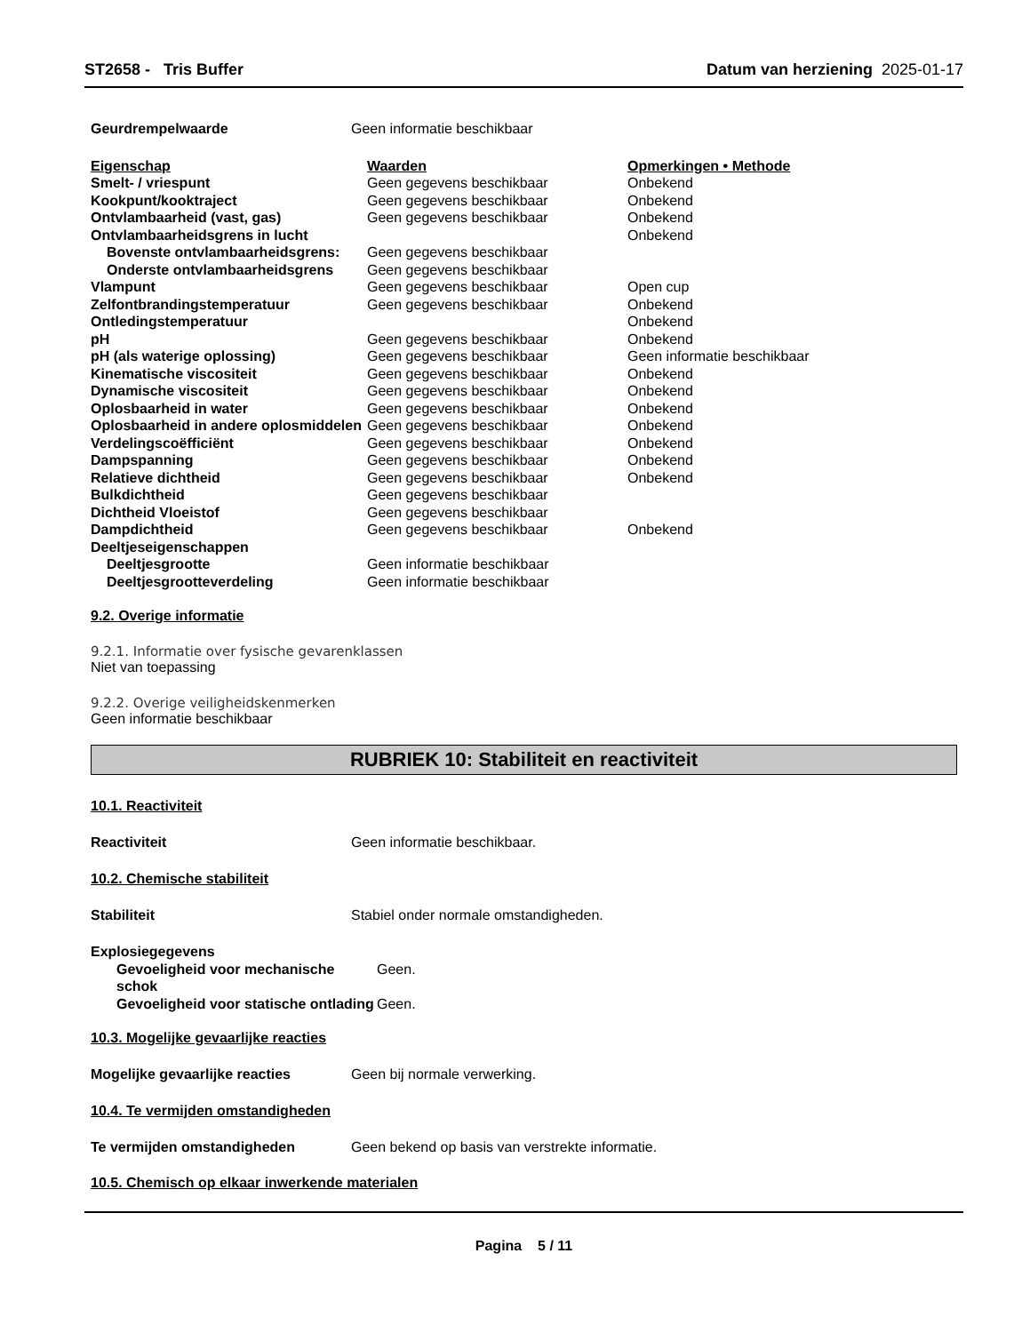ST2658 - Tris Buffer Datum van herziening 2025-01-17
| Geurdrempelwaarde | Geen informatie beschikbaar |
| Eigenschap | Waarden | Opmerkingen • Methode |
| Smelt- / vriespunt | Geen gegevens beschikbaar | Onbekend |
| Kookpunt/kooktraject | Geen gegevens beschikbaar | Onbekend |
| Ontvlambaarheid (vast, gas) | Geen gegevens beschikbaar | Onbekend |
| Ontvlambaarheidsgrens in lucht | | Onbekend |
| Bovenste ontvlambaarheidsgrens: | Geen gegevens beschikbaar | |
| Onderste ontvlambaarheidsgrens | Geen gegevens beschikbaar | |
| Vlampunt | Geen gegevens beschikbaar | Open cup |
| Zelfontbrandingstemperatuur | Geen gegevens beschikbaar | Onbekend |
| Ontledingstemperatuur | | Onbekend |
| pH | Geen gegevens beschikbaar | Onbekend |
| pH (als waterige oplossing) | Geen gegevens beschikbaar | Geen informatie beschikbaar |
| Kinematische viscositeit | Geen gegevens beschikbaar | Onbekend |
| Dynamische viscositeit | Geen gegevens beschikbaar | Onbekend |
| Oplosbaarheid in water | Geen gegevens beschikbaar | Onbekend |
| Oplosbaarheid in andere oplosmiddelen | Geen gegevens beschikbaar | Onbekend |
| Verdelingscoëfficiënt | Geen gegevens beschikbaar | Onbekend |
| Dampspanning | Geen gegevens beschikbaar | Onbekend |
| Relatieve dichtheid | Geen gegevens beschikbaar | Onbekend |
| Bulkdichtheid | Geen gegevens beschikbaar | |
| Dichtheid Vloeistof | Geen gegevens beschikbaar | |
| Dampdichtheid | Geen gegevens beschikbaar | Onbekend |
| Deeltjeseigenschappen | | |
| Deeltjesgrootte | Geen informatie beschikbaar | |
| Deeltjesgrootteverdeling | Geen informatie beschikbaar | |
9.2. Overige informatie
9.2.1. Informatie over fysische gevarenklassen
Niet van toepassing
9.2.2. Overige veiligheidskenmerken
Geen informatie beschikbaar
RUBRIEK 10: Stabiliteit en reactiviteit
10.1. Reactiviteit
| Reactiviteit | Geen informatie beschikbaar. |
10.2. Chemische stabiliteit
| Stabiliteit | Stabiel onder normale omstandigheden. |
| Explosiegegevens | |
| Gevoeligheid voor mechanische schok | Geen. |
| Gevoeligheid voor statische ontlading | Geen. |
10.3. Mogelijke gevaarlijke reacties
| Mogelijke gevaarlijke reacties | Geen bij normale verwerking. |
10.4. Te vermijden omstandigheden
| Te vermijden omstandigheden | Geen bekend op basis van verstrekte informatie. |
10.5. Chemisch op elkaar inwerkende materialen
Pagina 5 / 11